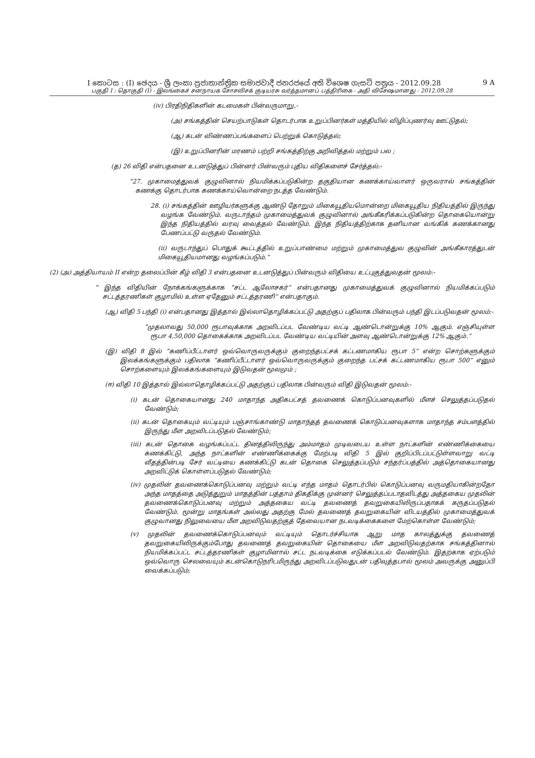I කොටස : (I) ඡෙදය - ශ්‍රී ලංකා ප්‍රජාතාන්ත්‍රික සමාජවාදී ජනරජයේ අති විශෙෂ ගැසට් පත්‍රය - 2012.09.28 9 A
பகுதி I : தொகுதி (I) - இலங்கைச் சனநாயக சோசலிசக் குடியரசு வர்த்தமானப் பத்திரிகை - அதி விசேஷமானது - 2012.09.28
(iv) பிரதிநிதிகளின் கடமைகள் பின்வருமாறு,-
(அ) சங்கத்தின் செயற்பாடுகள் தொடர்பாக உறுப்பினர்கள் மத்தியில் விழிப்புணர்வு ஊட்டுதல்;
(ஆ) கடன் விண்ணப்பங்களைப் பெற்றுக் கொடுத்தல்;
(இ) உறுப்பினரின் மரணம் பற்றி சங்கத்திற்கு அறிவித்தல் மற்றும் பல ;
(த) 26 விதி என்பதனை உடனடுத்துப் பின்னர் பின்வரும் புதிய விதிகளைச் சேர்த்தல்:-
“27. முகாமைத்துவக் குழுவினால் நியமிக்கப்படுகின்ற தகுதியான கணக்காய்வாளர் ஒருவரால் சங்கத்தின் கணக்கு தொடர்பாக கணக்காய்வொன்றை நடத்த வேண்டும்.
28. (i) சங்கத்தின் ஊழியர்களுக்கு ஆண்டு தோறும் மிகையூதியமொன்றை மிகையூதிய நிதியத்தில் இருந்து வழங்க வேண்டும். வருடாந்தம் முகாமைத்துவக் குழுவினால் அங்கீகரிக்கப்படுகின்ற தொகையொன்று இந்த நிதியத்தில் வரவு வைத்தல் வேண்டும். இந்த நிதியத்திற்காக தனியான வங்கிக் கணக்கானது பேணப்பட்டு வருதல் வேண்டும்.
(ii) வருடாந்துப் பொதுக் கூட்டத்தில் உறுப்பாண்மை மற்றும் முகாமைத்துவ குழுவின் அங்கீகாரத்துடன் மிகையூதியமானது வழங்கப்படும்.”
(2) (அ) அத்தியாயம் II என்ற தலைப்பின் கீழ் விதி 3 என்பதனை உடனடுத்துப் பின்வரும் விதியை உட்புகுத்துவதன் மூலம்:-
“ இந்த விதியின் நோக்கங்களுக்காக “சட்ட ஆலோசகர்” என்பதானது முகாமைத்துவக் குழுவினால் நியமிக்கப்படும் சட்டத்தரணிகள் குழாமில் உள்ள ஏதேனும் சட்டத்தரணி” என்பதாகும்.
(ஆ) விதி 5 பந்தி (i) என்பதானது இத்தால் இல்லாதொழிக்கப்பட்டு அதற்குப் பதிலாக பின்வரும் பந்தி இடப்படுவதன் மூலம்:-
“முதலாவது 50,000 ரூபாவுக்காக அறவிடப்பட வேண்டிய வட்டி ஆண்டொன்றுக்கு 10% ஆகும். எஞ்சியுள்ள ரூபா 4,50,000 தொகைக்காக அறவிடப்பட வேண்டிய வட்டியின் அளவு ஆண்டொன்றுக்கு 12% ஆகும்.”
(இ) விதி 8 இல் “கணிப்பீட்டாளர் ஒவ்வொருவருக்கும் குறைந்தபட்சக் கட்டணமாகிய ரூபா 5” என்ற சொற்களுக்கும் இலக்கங்களுக்கும் பதிலாக “கணிப்பீட்டாளர் ஒவ்வொருவருக்கும் குறைந்த பட்சக் கட்டணமாகிய ரூபா 500” எனும் சொற்களையும் இலக்கங்களையும் இடுவதன் மூலமும் ;
(ஈ) விதி 10 இத்தால் இல்லாதொழிக்கப்பட்டு அதற்குப் பதிலாக பின்வரும் விதி இடுவதன் மூலம்:-
(i) கடன் தொகையானது 240 மாதாந்த அதிகபட்சத் தவணைக் கொடுப்பனவுகளில் மீளச் செலுத்தப்படுதல் வேண்டும்;
(ii) கடன் தொகையும் வட்டியும் பஞ்சாங்காண்டு மாதாந்தத் தவணைக் கொடுப்பனவுகளாக மாதாந்த சம்பளத்தில் இருந்து மீள அறவிடப்படுதல் வேண்டும்;
(iii) கடன் தொகை வழங்கப்பட்ட தினத்திலிருந்து அம்மாதம் முடிவடைய உள்ள நாட்களின் எண்ணிக்கையை கணக்கிட்டு, அந்த நாட்களின் எண்ணிக்கைக்கு மேற்படி விதி 5 இல் குறிப்பிடப்பட்டுள்ளவாறு வட்டி வீதத்தின்படி சேர் வட்டியை கணக்கிட்டு கடன் தொகை செலுத்தப்படும் சந்தர்ப்பத்தில் அத்தொகையானது அறவிட்டுக் கொள்ளப்படுதல் வேண்டும்;
(iv) முதலின் தவணைக்கொடுப்பனவு மற்றும் வட்டி எந்த மாதம் தொடர்பில் கொடுப்பனவு வருமதியாகின்றதோ அந்த மாதத்தை அடுத்துறும் மாதத்தின் பத்தாம் திகதிக்கு முன்னர் செலுத்தப்படாதவிடத்து அத்தகைய முதலின் தவணைக்கொடுப்பனவு மற்றும் அத்தகைய வட்டி தவணைத் தவறுகையிலிருப்பதாகக் கருதப்படுதல் வேண்டும். மூன்று மாதங்கள் அல்லது அதற்கு மேல் தவணைத் தவறுகையின் விடயத்தில் முகாமைத்துவக் குழுவானது நிலுவையை மீள அறவிடுவதற்குத் தேவையான நடவடிக்கைகளை மேற்கொள்ள வேண்டும்;
(v) முதலின் தவணைக்கொடுப்பனவும் வட்டியும் தொடர்ச்சியாக ஆறு மாத காலத்துக்கு தவணைத் தவறுகையிலிருக்கும்போது தவணைத் தவறுகையின் தொகையை மீள அறவிடுவதற்காக சங்கத்தினால் நியமிக்கப்பட்ட சட்டத்தரணிகள் குழாமினால் சட்ட நடவடிக்கை எடுக்கப்படல் வேண்டும். இதற்காக ஏற்படும் ஒவ்வொரு செலவையும் கடன்கொடுநரிடமிருந்து அறவிடப்படுவதுடன் பதிவுத்தபால் மூலம் அவருக்கு அனுப்பி வைக்கப்படும்;